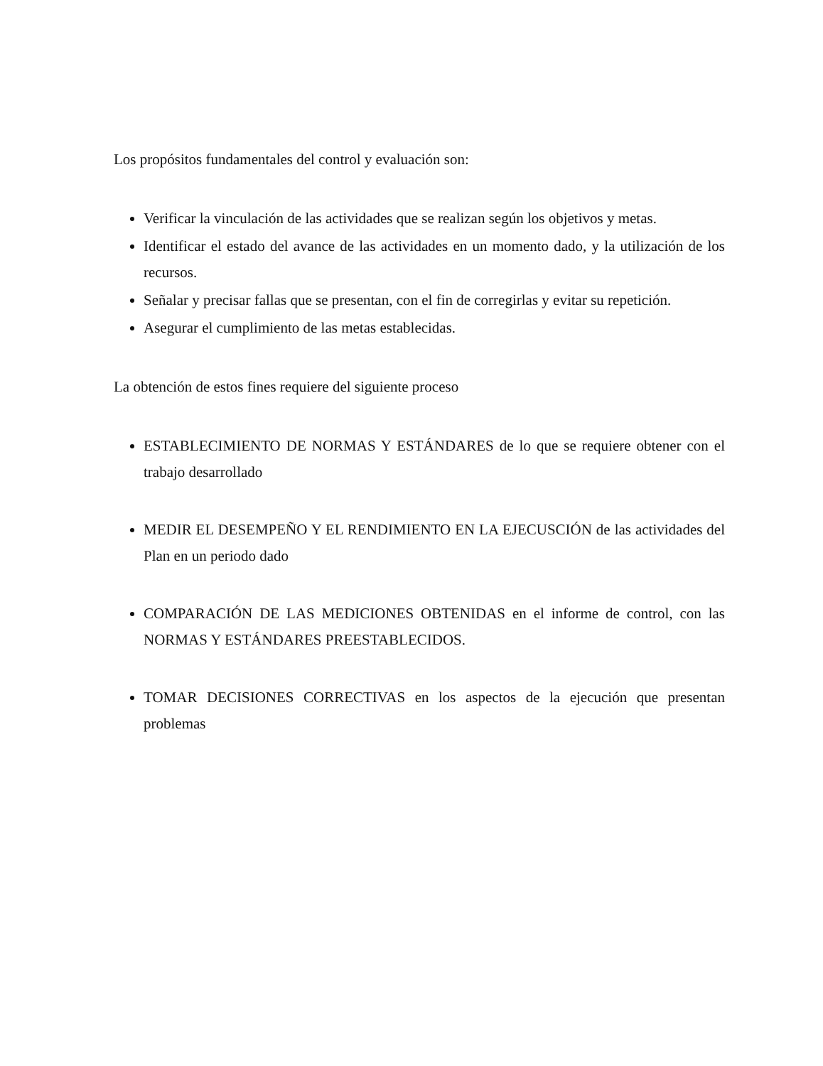Los propósitos fundamentales del control y evaluación son:
Verificar la vinculación de las actividades que se realizan según los objetivos y metas.
Identificar el estado del avance de las actividades en un momento dado, y la utilización de los recursos.
Señalar y precisar fallas que se presentan, con el fin de corregirlas y evitar su repetición.
Asegurar el cumplimiento de las metas establecidas.
La obtención de estos fines requiere del siguiente proceso
ESTABLECIMIENTO DE NORMAS Y ESTÁNDARES de lo que se requiere obtener con el trabajo desarrollado
MEDIR EL DESEMPEÑO Y EL RENDIMIENTO EN LA EJECUSCIÓN de las actividades del Plan en un periodo dado
COMPARACIÓN DE LAS MEDICIONES OBTENIDAS en el informe de control, con las NORMAS Y ESTÁNDARES PREESTABLECIDOS.
TOMAR DECISIONES CORRECTIVAS en los aspectos de la ejecución que presentan problemas